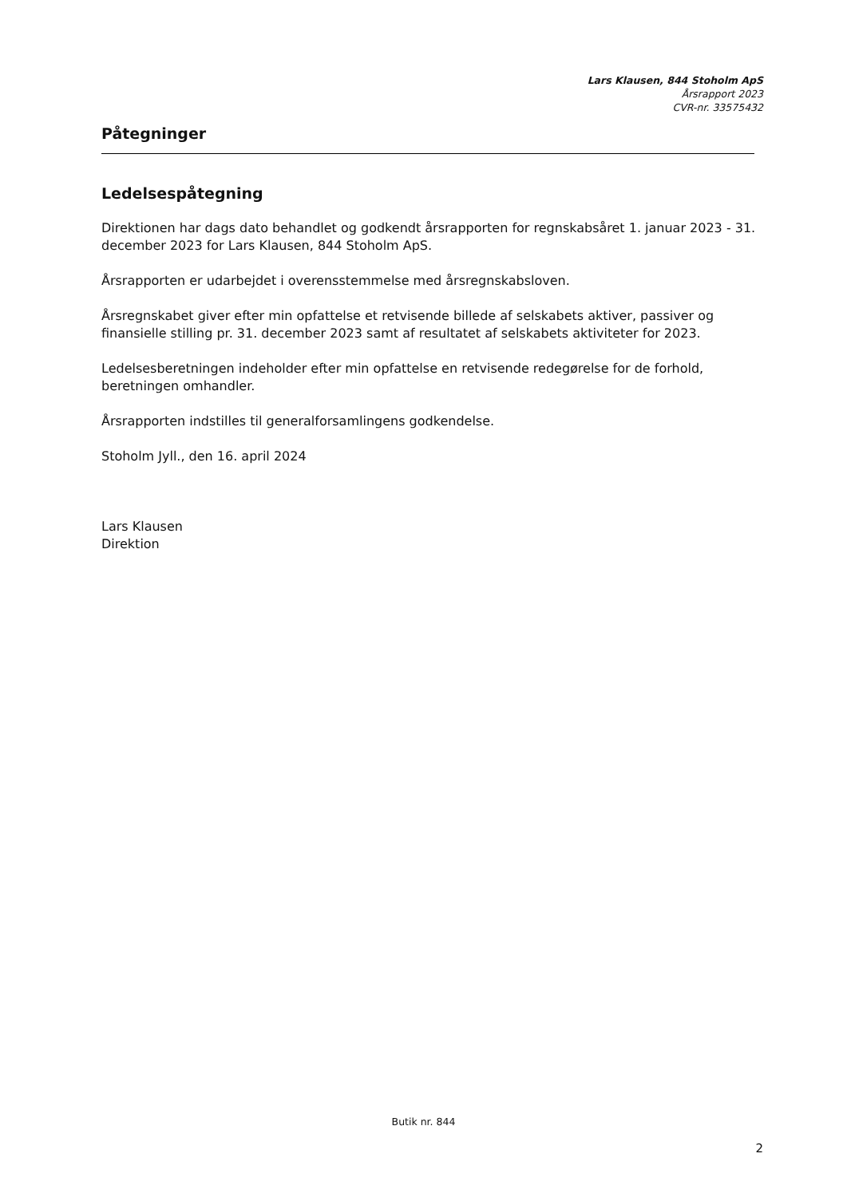Lars Klausen, 844 Stoholm ApS
Årsrapport 2023
CVR-nr. 33575432
Påtegninger
Ledelsespåtegning
Direktionen har dags dato behandlet og godkendt årsrapporten for regnskabsåret 1. januar 2023 - 31. december 2023 for Lars Klausen, 844 Stoholm ApS.
Årsrapporten er udarbejdet i overensstemmelse med årsregnskabsloven.
Årsregnskabet giver efter min opfattelse et retvisende billede af selskabets aktiver, passiver og finansielle stilling pr. 31. december 2023 samt af resultatet af selskabets aktiviteter for 2023.
Ledelsesberetningen indeholder efter min opfattelse en retvisende redegørelse for de forhold, beretningen omhandler.
Årsrapporten indstilles til generalforsamlingens godkendelse.
Stoholm Jyll., den 16. april 2024
Lars Klausen
Direktion
Butik nr. 844
2